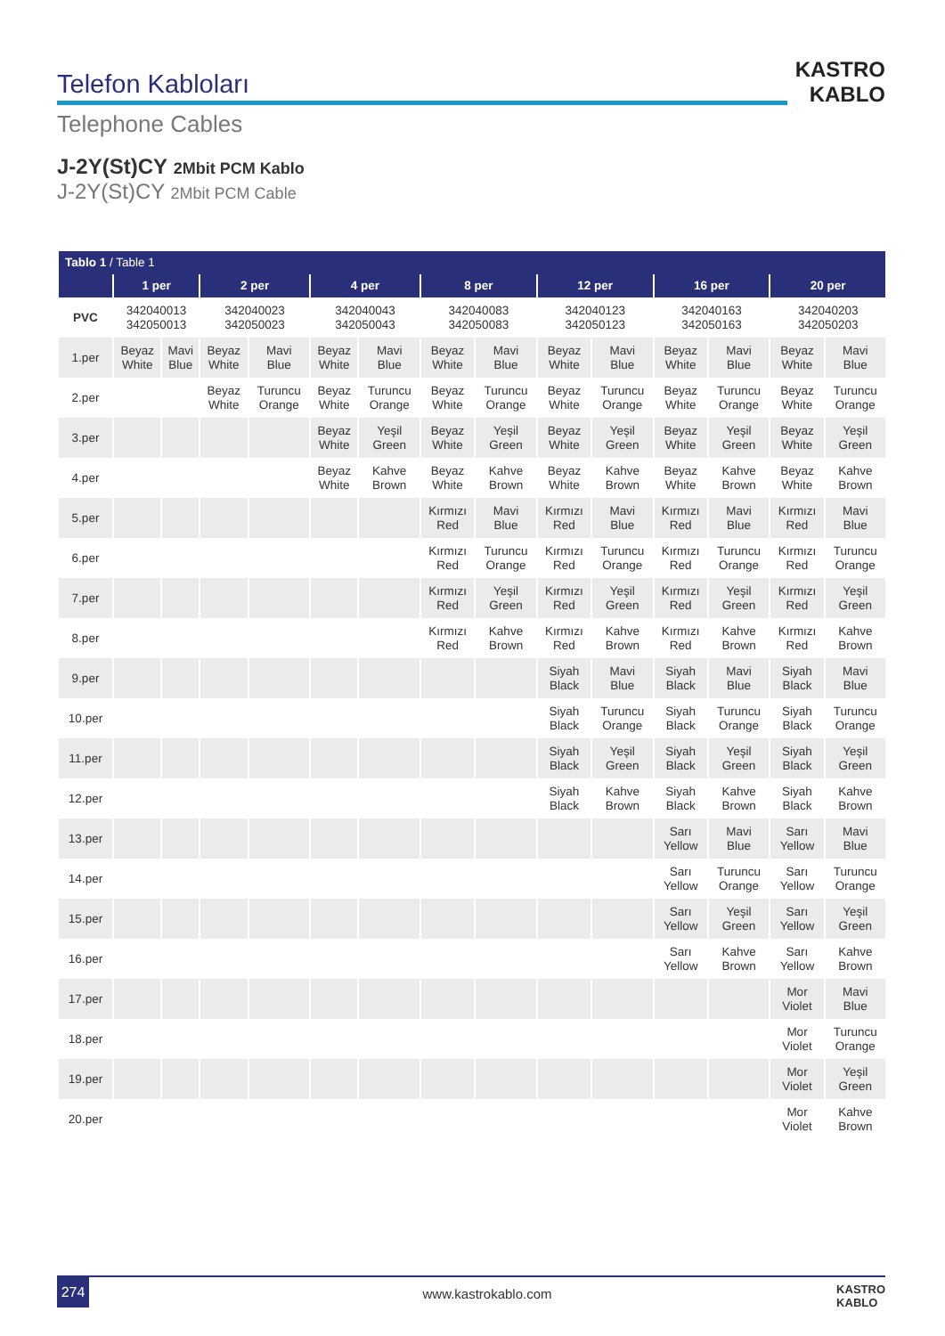Telefon Kabloları
Telephone Cables
KASTRO
KABLO
J-2Y(St)CY 2Mbit PCM Kablo
J-2Y(St)CY 2Mbit PCM Cable
| Tablo 1 / Table 1 | | | | | | | | | | | | | | |
| | 1 per | | 2 per | | 4 per | | 8 per | | 12 per | | 16 per | | 20 per | |
| PVC | 342040013 342050013 | | 342040023 342050023 | | 342040043 342050043 | | 342040083 342050083 | | 342040123 342050123 | | 342040163 342050163 | | 342040203 342050203 | |
| 1.per | Beyaz White | Mavi Blue | Beyaz White | Mavi Blue | Beyaz White | Mavi Blue | Beyaz White | Mavi Blue | Beyaz White | Mavi Blue | Beyaz White | Mavi Blue | Beyaz White | Mavi Blue |
| 2.per | | | Beyaz White | Turuncu Orange | Beyaz White | Turuncu Orange | Beyaz White | Turuncu Orange | Beyaz White | Turuncu Orange | Beyaz White | Turuncu Orange | Beyaz White | Turuncu Orange |
| 3.per | | | | | Beyaz White | Yeşil Green | Beyaz White | Yeşil Green | Beyaz White | Yeşil Green | Beyaz White | Yeşil Green | Beyaz White | Yeşil Green |
| 4.per | | | | | Beyaz White | Kahve Brown | Beyaz White | Kahve Brown | Beyaz White | Kahve Brown | Beyaz White | Kahve Brown | Beyaz White | Kahve Brown |
| 5.per | | | | | | | Kırmızı Red | Mavi Blue | Kırmızı Red | Mavi Blue | Kırmızı Red | Mavi Blue | Kırmızı Red | Mavi Blue |
| 6.per | | | | | | | Kırmızı Red | Turuncu Orange | Kırmızı Red | Turuncu Orange | Kırmızı Red | Turuncu Orange | Kırmızı Red | Turuncu Orange |
| 7.per | | | | | | | Kırmızı Red | Yeşil Green | Kırmızı Red | Yeşil Green | Kırmızı Red | Yeşil Green | Kırmızı Red | Yeşil Green |
| 8.per | | | | | | | Kırmızı Red | Kahve Brown | Kırmızı Red | Kahve Brown | Kırmızı Red | Kahve Brown | Kırmızı Red | Kahve Brown |
| 9.per | | | | | | | | | Siyah Black | Mavi Blue | Siyah Black | Mavi Blue | Siyah Black | Mavi Blue |
| 10.per | | | | | | | | | Siyah Black | Turuncu Orange | Siyah Black | Turuncu Orange | Siyah Black | Turuncu Orange |
| 11.per | | | | | | | | | Siyah Black | Yeşil Green | Siyah Black | Yeşil Green | Siyah Black | Yeşil Green |
| 12.per | | | | | | | | | Siyah Black | Kahve Brown | Siyah Black | Kahve Brown | Siyah Black | Kahve Brown |
| 13.per | | | | | | | | | | | Sarı Yellow | Mavi Blue | Sarı Yellow | Mavi Blue |
| 14.per | | | | | | | | | | | Sarı Yellow | Turuncu Orange | Sarı Yellow | Turuncu Orange |
| 15.per | | | | | | | | | | | Sarı Yellow | Yeşil Green | Sarı Yellow | Yeşil Green |
| 16.per | | | | | | | | | | | Sarı Yellow | Kahve Brown | Sarı Yellow | Kahve Brown |
| 17.per | | | | | | | | | | | | | Mor Violet | Mavi Blue |
| 18.per | | | | | | | | | | | | | Mor Violet | Turuncu Orange |
| 19.per | | | | | | | | | | | | | Mor Violet | Yeşil Green |
| 20.per | | | | | | | | | | | | | Mor Violet | Kahve Brown |
274
www.kastrokablo.com
KASTRO
KABLO